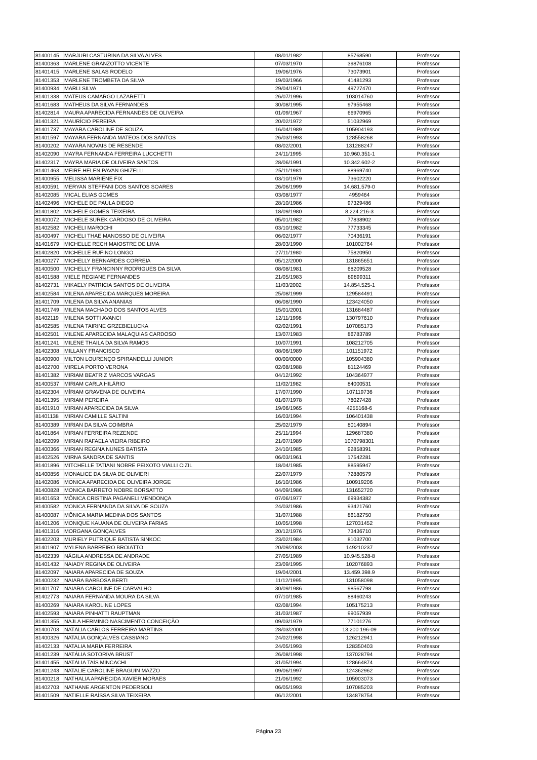| 81400145 | MARJURI CASTURINA DA SILVA ALVES | 08/01/1982 | 85768590 | Professor |
| 81400363 | MARLENE GRANZOTTO VICENTE | 07/03/1970 | 39876108 | Professor |
| 81401415 | MARLENE SALAS RODELO | 19/06/1976 | 73073901 | Professor |
| 81401353 | MARLENE TROMBETA DA SILVA | 19/03/1966 | 41481293 | Professor |
| 81400934 | MARLI SILVA | 29/04/1971 | 49727470 | Professor |
| 81401338 | MATEUS CAMARGO LAZARETTI | 26/07/1996 | 103014760 | Professor |
| 81401683 | MATHEUS DA SILVA FERNANDES | 30/08/1995 | 97955468 | Professor |
| 81402814 | MAURA APARECIDA FERNANDES DE OLIVEIRA | 01/09/1967 | 66970965 | Professor |
| 81401321 | MAURÍCIO PEREIRA | 20/02/1972 | 51032969 | Professor |
| 81401737 | MAYARA CAROLINE DE SOUZA | 16/04/1989 | 105904193 | Professor |
| 81401597 | MAYARA FERNANDA MATEOS DOS SANTOS | 26/03/1993 | 128558268 | Professor |
| 81400202 | MAYARA NOVAIS DE RESENDE | 08/02/2001 | 131288247 | Professor |
| 81402090 | MAYRA FERNANDA FERREIRA LUCCHETTI | 24/11/1995 | 10.960.351-1 | Professor |
| 81402317 | MAYRA MARIA DE OLIVEIRA SANTOS | 28/06/1991 | 10.342.602-2 | Professor |
| 81401463 | MEIRE HELEN PAVAN GHIZELLI | 25/11/1981 | 88969740 | Professor |
| 81400955 | MELISSA MARIENE FIX | 03/10/1979 | 73602220 | Professor |
| 81400591 | MERYAN STEFFANI DOS SANTOS SOARES | 26/06/1999 | 14.681.579-0 | Professor |
| 81402085 | MICAL ELIAS GOMES | 03/08/1977 | 4959464 | Professor |
| 81402496 | MICHELE DE PAULA DIEGO | 28/10/1986 | 97329486 | Professor |
| 81401802 | MICHELE GOMES TEIXEIRA | 18/09/1980 | 8.224.216-3 | Professor |
| 81400072 | MICHELE SUREK CARDOSO DE OLIVEIRA | 05/01/1982 | 77838902 | Professor |
| 81402582 | MICHELI MAROCHI | 03/10/1982 | 77733345 | Professor |
| 81400497 | MICHELI THAE MANOSSO DE OLIVEIRA | 06/02/1977 | 70436191 | Professor |
| 81401679 | MICHELLE RECH MAIOSTRE DE LIMA | 28/03/1990 | 101002764 | Professor |
| 81402820 | MICHELLE RUFINO LONGO | 27/11/1980 | 75820950 | Professor |
| 81400277 | MICHELLY BERNARDES CORREIA | 05/12/2000 | 131865651 | Professor |
| 81400500 | MICHELLY FRANCINNY RODRIGUES DA SILVA | 08/08/1981 | 68209528 | Professor |
| 81401588 | MIELE REGIANE FERNANDES | 21/05/1983 | 89899311 | Professor |
| 81402731 | MIKAELY PATRICIA SANTOS DE OLIVEIRA | 11/03/2002 | 14.854.525-1 | Professor |
| 81402584 | MILENA APARECIDA MARQUES MOREIRA | 25/08/1999 | 129584491 | Professor |
| 81401709 | MILENA DA SILVA ANANIAS | 06/08/1990 | 123424050 | Professor |
| 81401749 | MILENA MACHADO DOS SANTOS ALVES | 15/01/2001 | 131684487 | Professor |
| 81402119 | MILENA SOTTI AVANCI | 12/11/1998 | 130797610 | Professor |
| 81402585 | MILENA TAIRINE GRZEBIELUCKA | 02/02/1991 | 107085173 | Professor |
| 81402501 | MILENE APARECIDA MALAQUIAS CARDOSO | 13/07/1983 | 86783789 | Professor |
| 81401241 | MILENE THAILA DA SILVA RAMOS | 10/07/1991 | 108212705 | Professor |
| 81402308 | MILLANY FRANCISCO | 08/06/1989 | 101151972 | Professor |
| 81400900 | MILTON LOURENÇO SPIRANDELLI JUNIOR | 00/00/0000 | 105904380 | Professor |
| 81402700 | MIRELA PORTO VERONA | 02/08/1988 | 81124469 | Professor |
| 81401382 | MIRIAM BEATRIZ MARCOS VARGAS | 04/12/1992 | 104364977 | Professor |
| 81400537 | MIRIAM CARLA HILÁRIO | 11/02/1982 | 84000531 | Professor |
| 81402304 | MÍRIAM GRAVENA DE OLIVEIRA | 17/07/1990 | 107119736 | Professor |
| 81401395 | MIRIAM PEREIRA | 01/07/1978 | 78027428 | Professor |
| 81401910 | MIRIAN APARECIDA DA SILVA | 19/06/1965 | 4255168-6 | Professor |
| 81401138 | MIRIAN CAMILLE SALTINI | 16/03/1994 | 106401438 | Professor |
| 81400389 | MIRIAN DA SILVA COIMBRA | 25/02/1979 | 80140894 | Professor |
| 81401864 | MIRIAN FERREIRA REZENDE | 25/11/1994 | 129687380 | Professor |
| 81402099 | MIRIAN RAFAELA VIEIRA RIBEIRO | 21/07/1989 | 1070798301 | Professor |
| 81400366 | MIRIAN REGINA NUNES BATISTA | 24/10/1985 | 92858391 | Professor |
| 81402526 | MIRNA SANDRA DE SANTIS | 06/03/1961 | 17542281 | Professor |
| 81401896 | MITCHELLE TATIANI NOBRE PEIXOTO VIALLI CIZIL | 18/04/1985 | 88595947 | Professor |
| 81400856 | MONALICE DA SILVA DE OLIVIERI | 22/07/1979 | 72880579 | Professor |
| 81402086 | MONICA APARECIDA DE OLIVEIRA JORGE | 16/10/1986 | 100919206 | Professor |
| 81400828 | MONICA BARRETO NOBRE BORSATTO | 04/09/1986 | 131652720 | Professor |
| 81401653 | MÔNICA CRISTINA PAGANELI MENDONÇA | 07/06/1977 | 69934382 | Professor |
| 81400582 | MONICA FERNANDA DA SILVA DE SOUZA | 24/03/1986 | 93421760 | Professor |
| 81400087 | MÔNICA MARIA MEDINA DOS SANTOS | 31/07/1988 | 86182750 | Professor |
| 81401206 | MONIQUE KAUANA DE OLIVEIRA FARIAS | 10/05/1998 | 127031452 | Professor |
| 81401316 | MORGANA GONÇALVES | 20/12/1976 | 73436710 | Professor |
| 81402203 | MURIELY PUTRIQUE BATISTA SINKOC | 23/02/1984 | 81032700 | Professor |
| 81401907 | MYLENA BARREIRO BROIATTO | 20/09/2003 | 149210237 | Professor |
| 81402339 | NÁGILA ANDRESSA DE ANDRADE | 27/05/1989 | 10.945.528-8 | Professor |
| 81401432 | NAIADY REGINA DE OLIVEIRA | 23/09/1995 | 102076893 | Professor |
| 81402097 | NAIARA APARECIDA DE SOUZA | 19/04/2001 | 13.459.398.9 | Professor |
| 81400232 | NAIARA BARBOSA BERTI | 11/12/1995 | 131058098 | Professor |
| 81401707 | NAIARA CAROLINE DE CARVALHO | 30/09/1986 | 98567798 | Professor |
| 81402773 | NAIARA FERNANDA MOURA DA SILVA | 07/10/1985 | 88460243 | Professor |
| 81400269 | NAIARA KAROLINE LOPES | 02/08/1994 | 105175213 | Professor |
| 81402593 | NAIARA PINHATTI RAUPTMAN | 31/03/1987 | 99057939 | Professor |
| 81401355 | NAJLA HERMINIO NASCIMENTO CONCEIÇÃO | 09/03/1979 | 77101276 | Professor |
| 81400703 | NATÁLIA CARLOS FERREIRA MARTINS | 28/03/2000 | 13.200.196-09 | Professor |
| 81400326 | NATALIA GONÇALVES CASSIANO | 24/02/1998 | 126212941 | Professor |
| 81402133 | NATALIA MARIA FERREIRA | 24/05/1993 | 128350403 | Professor |
| 81401239 | NATÁLIA SOTORIVA BRUST | 26/08/1998 | 137028794 | Professor |
| 81401455 | NATÁLIA TAÍS MINCACHI | 31/05/1994 | 128664874 | Professor |
| 81401243 | NATALIE CAROLINE BRAGUIN MAZZO | 09/06/1997 | 124362962 | Professor |
| 81400218 | NATHALIA APARECIDA XAVIER MORAES | 21/06/1992 | 105903073 | Professor |
| 81402703 | NATHANE ARGENTON PEDERSOLI | 06/05/1993 | 107085203 | Professor |
| 81401509 | NATIELLE RAÍSSA SILVA TEIXEIRA | 06/12/2001 | 134878754 | Professor |
Página 23